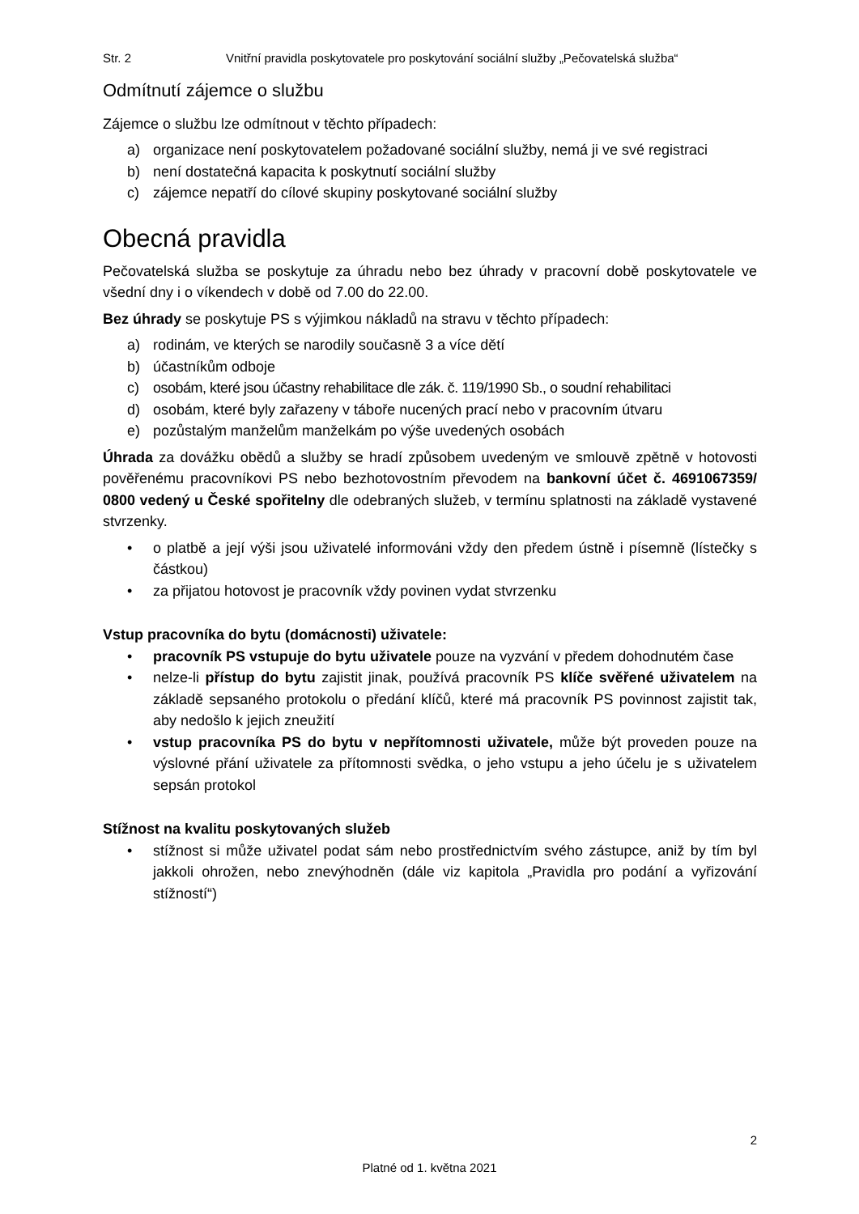Str. 2 Vnitřní pravidla poskytovatele pro poskytování sociální služby „Pečovatelská služba“
Odmítnutí zájemce o službu
Zájemce o službu lze odmítnout v těchto případech:
a) organizace není poskytovatelem požadované sociální služby, nemá ji ve své registraci
b) není dostatečná kapacita k poskytnutí sociální služby
c) zájemce nepatří do cílové skupiny poskytované sociální služby
Obecná pravidla
Pečovatelská služba se poskytuje za úhradu nebo bez úhrady v pracovní době poskytovatele ve všední dny i o víkendech v době od 7.00 do 22.00.
Bez úhrady se poskytuje PS s výjimkou nákladů na stravu v těchto případech:
a) rodinám, ve kterých se narodily současně 3 a více dětí
b) účastníkům odboje
c) osobám, které jsou účastny rehabilitace dle zák. č. 119/1990 Sb., o soudní rehabilitaci
d) osobám, které byly zařazeny v táboře nucených prací nebo v pracovním útvaru
e) pozůstalým manželům manželkám po výše uvedených osobách
Úhrada za dovážku obědů a služby se hradí způsobem uvedeným ve smlouvě zpětně v hotovosti pověřenému pracovníkovi PS nebo bezhotovostním převodem na bankovní účet č. 4691067359/ 0800 vedený u České spořitelny dle odebraných služeb, v termínu splatnosti na základě vystavené stvrzenky.
• o platbě a její výši jsou uživatelé informováni vždy den předem ústně i písemně (lístečky s částkou)
• za přijatou hotovost je pracovník vždy povinen vydat stvrzenku
Vstup pracovníka do bytu (domácnosti) uživatele:
• pracovník PS vstupuje do bytu uživatele pouze na vyzvání v předem dohodnutém čase
• nelze-li přístup do bytu zajistit jinak, používá pracovník PS klíče svěřené uživatelem na základě sepsaného protokolu o předání klíčů, které má pracovník PS povinnost zajistit tak, aby nedošlo k jejich zneužití
• vstup pracovníka PS do bytu v nepřítomnosti uživatele, může být proveden pouze na výslovné přání uživatele za přítomnosti svědka, o jeho vstupu a jeho účelu je s uživatelem sepsán protokol
Stížnost na kvalitu poskytovaných služeb
• stížnost si může uživatel podat sám nebo prostřednictvím svého zástupce, aniž by tím byl jakkoli ohrožen, nebo znevýhodněn (dále viz kapitola „Pravidla pro podání a vyřizování stížností“)
2
Platné od 1. května 2021